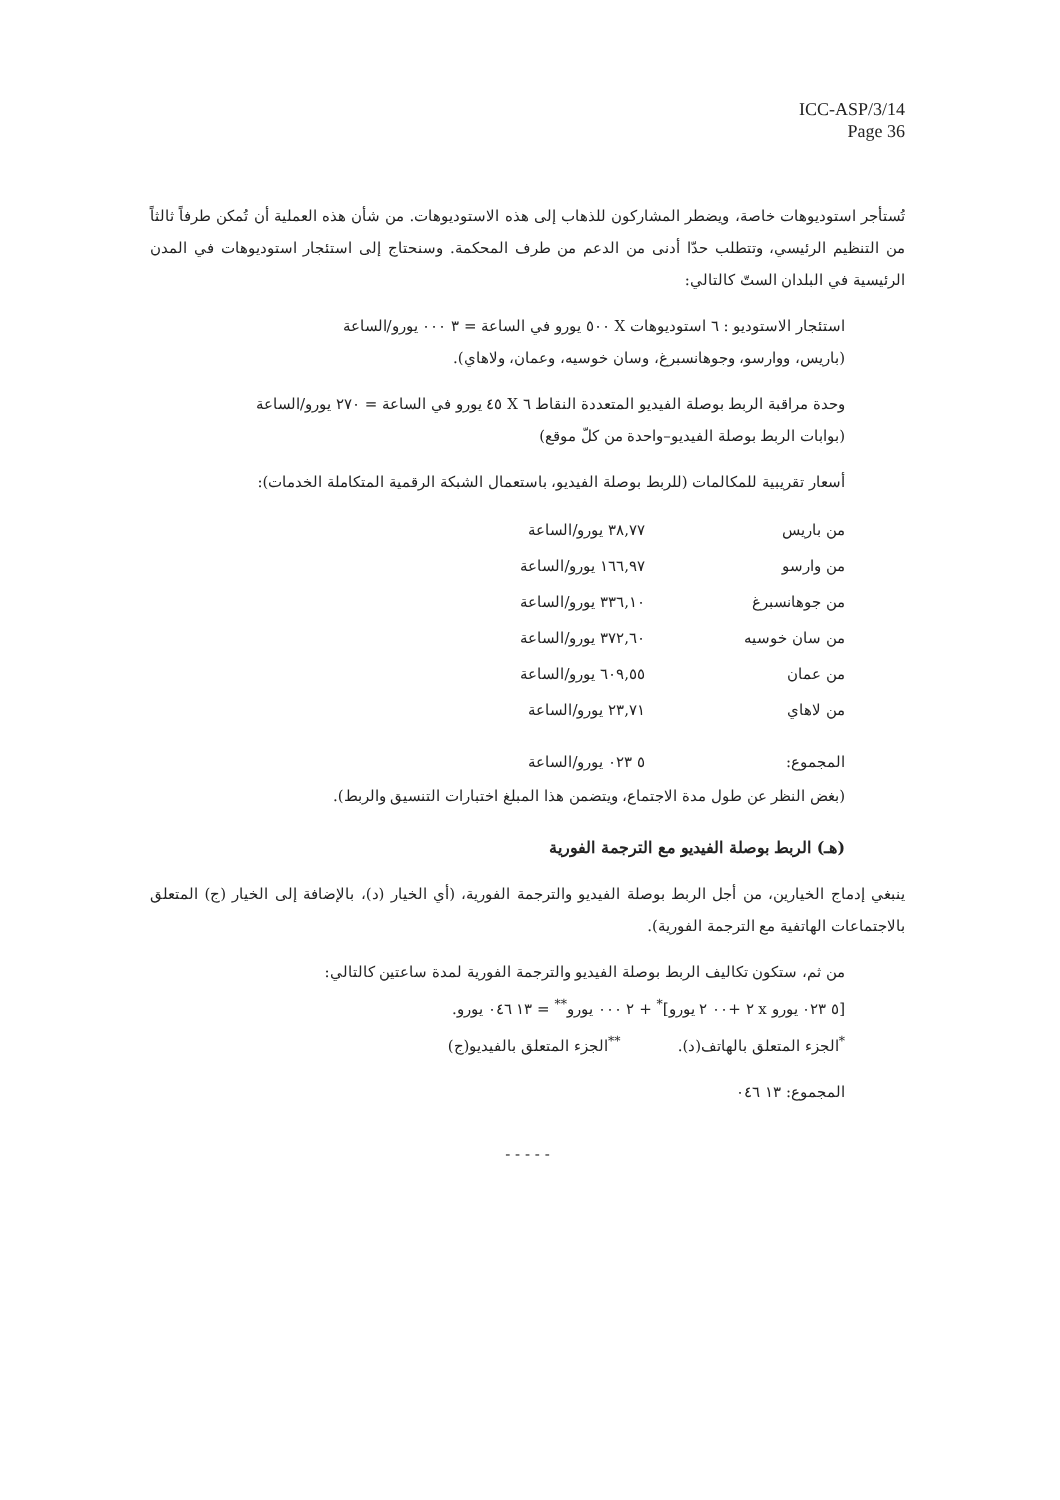ICC-ASP/3/14
Page 36
تُستأجر استوديوهات خاصة، ويضطر المشاركون للذهاب إلى هذه الاستوديوهات. من شأن هذه العملية أن تُمكن طرفاً ثالثاً من التنظيم الرئيسي، وتتطلب حدّا أدنى من الدعم من طرف المحكمة. وسنحتاج إلى استئجار استوديوهات في المدن الرئيسية في البلدان الستّ كالتالي:
استئجار الاستوديو : ٦ استوديوهات X ٥٠٠ يورو في الساعة = ٣ ٠٠٠ يورو/الساعة
(باريس، ووارسو، وجوهانسبرغ، وسان خوسيه، وعمان، ولاهاي).
وحدة مراقبة الربط بوصلة الفيديو المتعددة النقاط ٦ X ٤٥ يورو في الساعة = ٢٧٠ يورو/الساعة
(بوابات الربط بوصلة الفيديو–واحدة من كلّ موقع)
أسعار تقريبية للمكالمات (للربط بوصلة الفيديو، باستعمال الشبكة الرقمية المتكاملة الخدمات):
| من باريس | ٣٨,٧٧ يورو/الساعة |
| من وارسو | ١٦٦,٩٧ يورو/الساعة |
| من جوهانسبرغ | ٣٣٦,١٠ يورو/الساعة |
| من سان خوسيه | ٣٧٢,٦٠ يورو/الساعة |
| من عمان | ٦٠٩,٥٥ يورو/الساعة |
| من لاهاي | ٢٣,٧١ يورو/الساعة |
| المجموع: | ٥ ٠٢٣ يورو/الساعة |
(بغض النظر عن طول مدة الاجتماع، ويتضمن هذا المبلغ اختبارات التنسيق والربط).
(هـ) الربط بوصلة الفيديو مع الترجمة الفورية
ينبغي إدماج الخيارين، من أجل الربط بوصلة الفيديو والترجمة الفورية، (أي الخيار (د)، بالإضافة إلى الخيار (ج) المتعلق بالاجتماعات الهاتفية مع الترجمة الفورية).
من ثم، ستكون تكاليف الربط بوصلة الفيديو والترجمة الفورية لمدة ساعتين كالتالي:
[٥ ٠٢٣ يورو x ٢ +٠٠ ٢ يورو]<sup>*</sup> + ٢ ٠٠٠ يورو<sup>**</sup> = ١٣ ٠٤٦ يورو.
<sup>*</sup> الجزء المتعلق بالهاتف(د). <sup>**</sup>الجزء المتعلق بالفيديو(ج)
المجموع: ١٣ ٠٤٦
- - - - -